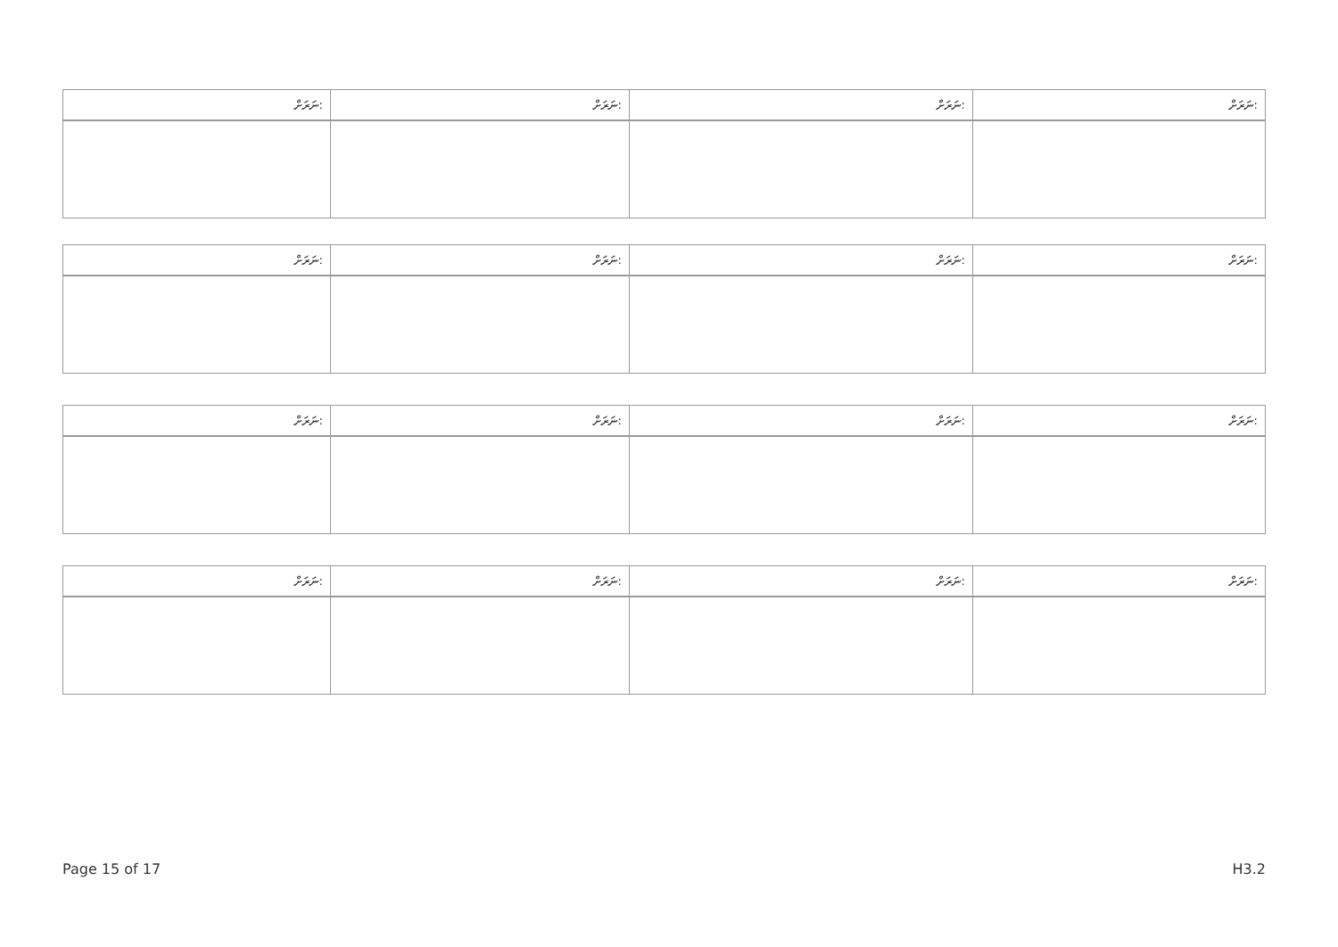| ނަރަށް: | ނަރަށް: | ނަރަށް: | ނަރަށް: |
| ނަރަށް: | ނަރަށް: | ނަރަށް: | ނަރަށް: |
| ނަރަށް: | ނަރަށް: | ނަރަށް: | ނަރަށް: |
| ނަރަށް: | ނަރަށް: | ނަރަށް: | ނަރަށް: |
Page 15 of 17 H3.2